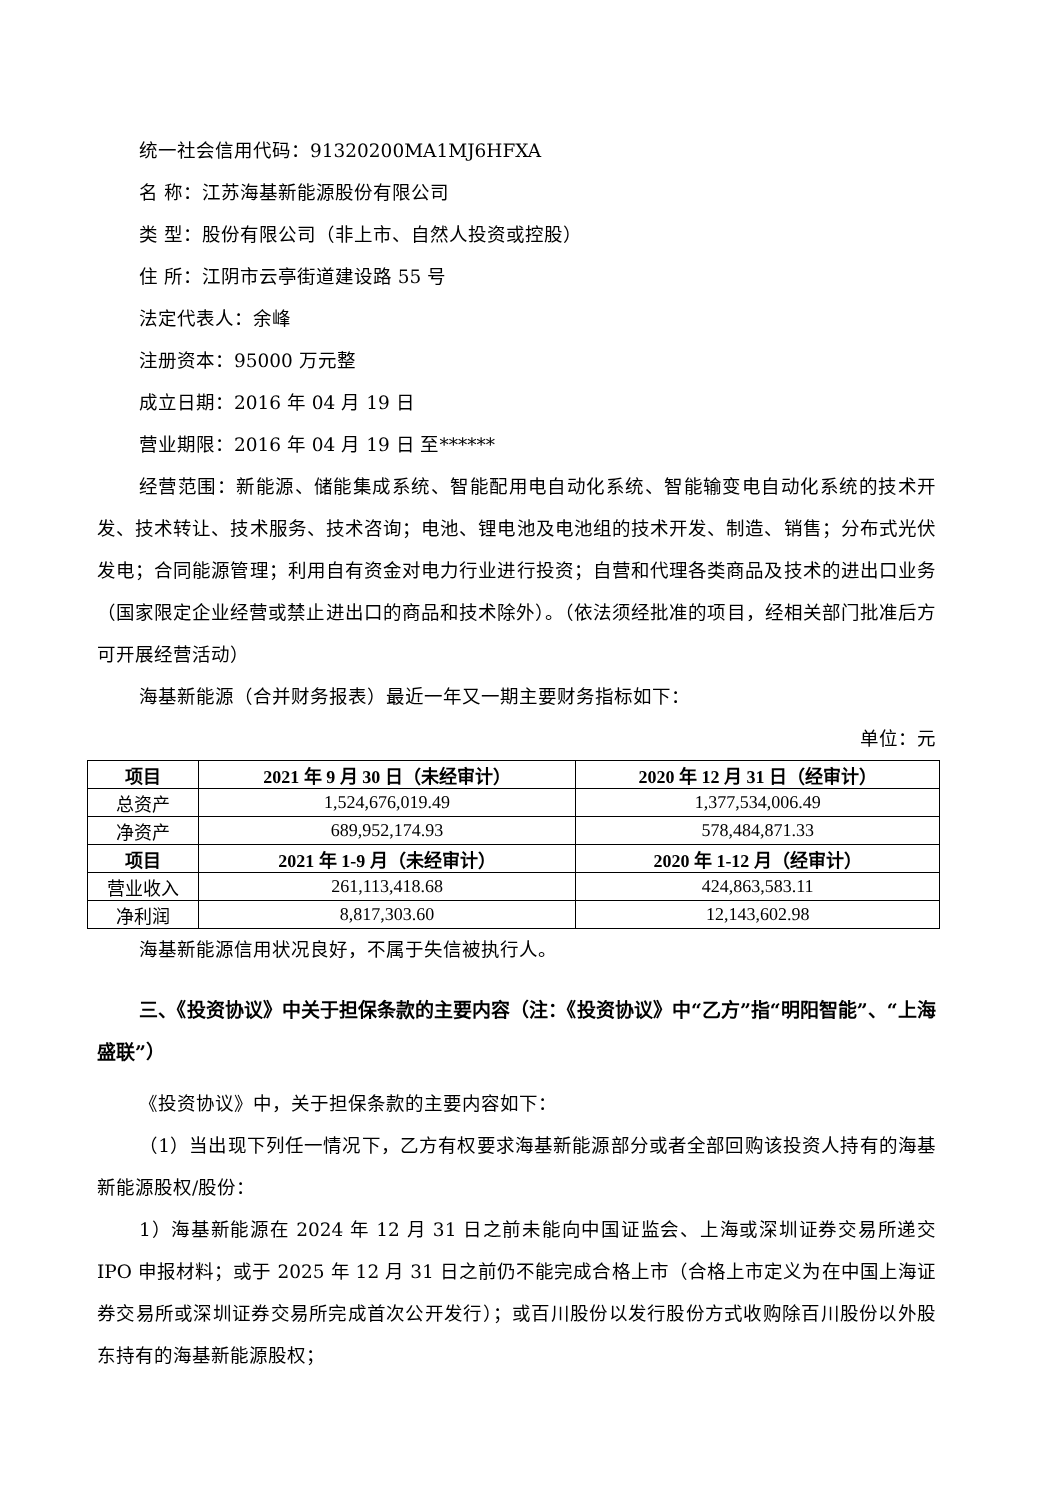统一社会信用代码：91320200MA1MJ6HFXA
名 称：江苏海基新能源股份有限公司
类 型：股份有限公司（非上市、自然人投资或控股）
住 所：江阴市云亭街道建设路 55 号
法定代表人：余峰
注册资本：95000 万元整
成立日期：2016 年 04 月 19 日
营业期限：2016 年 04 月 19 日 至******
经营范围：新能源、储能集成系统、智能配用电自动化系统、智能输变电自动化系统的技术开发、技术转让、技术服务、技术咨询；电池、锂电池及电池组的技术开发、制造、销售；分布式光伏发电；合同能源管理；利用自有资金对电力行业进行投资；自营和代理各类商品及技术的进出口业务（国家限定企业经营或禁止进出口的商品和技术除外）。（依法须经批准的项目，经相关部门批准后方可开展经营活动）
海基新能源（合并财务报表）最近一年又一期主要财务指标如下：
单位：元
| 项目 | 2021 年 9 月 30 日（未经审计） | 2020 年 12 月 31 日（经审计） |
| --- | --- | --- |
| 总资产 | 1,524,676,019.49 | 1,377,534,006.49 |
| 净资产 | 689,952,174.93 | 578,484,871.33 |
| 项目 | 2021 年 1-9 月（未经审计） | 2020 年 1-12 月（经审计） |
| 营业收入 | 261,113,418.68 | 424,863,583.11 |
| 净利润 | 8,817,303.60 | 12,143,602.98 |
海基新能源信用状况良好，不属于失信被执行人。
三、《投资协议》中关于担保条款的主要内容（注：《投资协议》中“乙方”指“明阳智能”、“上海盛联”）
《投资协议》中，关于担保条款的主要内容如下：
（1）当出现下列任一情况下，乙方有权要求海基新能源部分或者全部回购该投资人持有的海基新能源股权/股份：
1）海基新能源在 2024 年 12 月 31 日之前未能向中国证监会、上海或深圳证券交易所递交 IPO 申报材料；或于 2025 年 12 月 31 日之前仍不能完成合格上市（合格上市定义为在中国上海证券交易所或深圳证券交易所完成首次公开发行）；或百川股份以发行股份方式收购除百川股份以外股东持有的海基新能源股权；